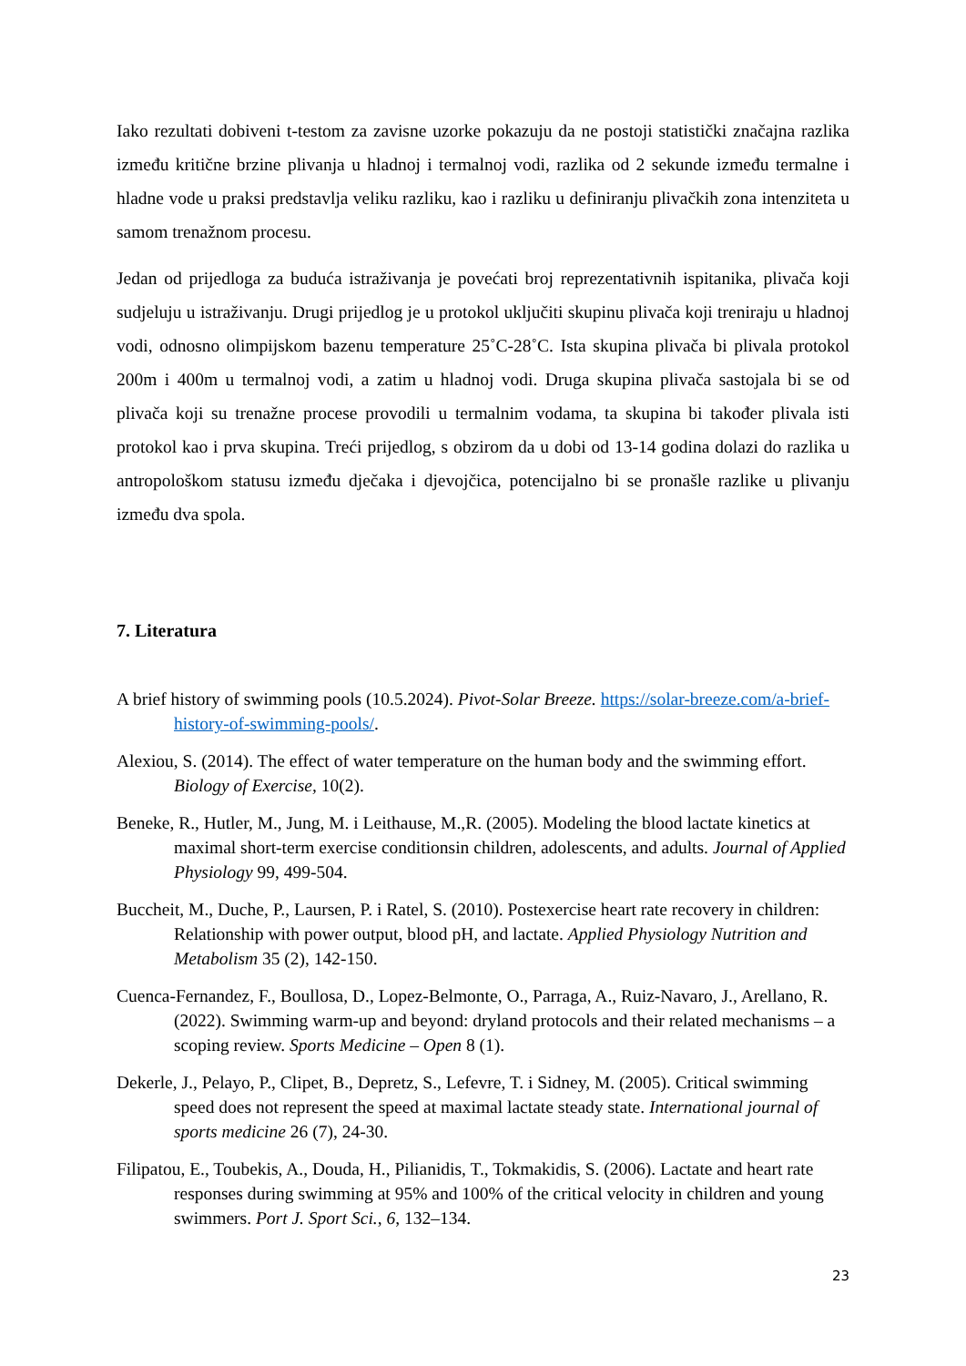Iako rezultati dobiveni t-testom za zavisne uzorke pokazuju da ne postoji statistički značajna razlika između kritične brzine plivanja u hladnoj i termalnoj vodi, razlika od 2 sekunde između termalne i hladne vode u praksi predstavlja veliku razliku, kao i razliku u definiranju plivačkih zona intenziteta u samom trenažnom procesu.
Jedan od prijedloga za buduća istraživanja je povećati broj reprezentativnih ispitanika, plivača koji sudjeluju u istraživanju. Drugi prijedlog je u protokol uključiti skupinu plivača koji treniraju u hladnoj vodi, odnosno olimpijskom bazenu temperature 25˚C-28˚C. Ista skupina plivača bi plivala protokol 200m i 400m u termalnoj vodi, a zatim u hladnoj vodi. Druga skupina plivača sastojala bi se od plivača koji su trenažne procese provodili u termalnim vodama, ta skupina bi također plivala isti protokol kao i prva skupina. Treći prijedlog, s obzirom da u dobi od 13-14 godina dolazi do razlika u antropološkom statusu između dječaka i djevojčica, potencijalno bi se pronašle razlike u plivanju između dva spola.
7. Literatura
A brief history of swimming pools (10.5.2024). Pivot-Solar Breeze. https://solar-breeze.com/a-brief-history-of-swimming-pools/.
Alexiou, S. (2014). The effect of water temperature on the human body and the swimming effort. Biology of Exercise, 10(2).
Beneke, R., Hutler, M., Jung, M. i Leithause, M.,R. (2005). Modeling the blood lactate kinetics at maximal short-term exercise conditionsin children, adolescents, and adults. Journal of Applied Physiology 99, 499-504.
Buccheit, M., Duche, P., Laursen, P. i Ratel, S. (2010). Postexercise heart rate recovery in children: Relationship with power output, blood pH, and lactate. Applied Physiology Nutrition and Metabolism 35 (2), 142-150.
Cuenca-Fernandez, F., Boullosa, D., Lopez-Belmonte, O., Parraga, A., Ruiz-Navaro, J., Arellano, R. (2022). Swimming warm-up and beyond: dryland protocols and their related mechanisms – a scoping review. Sports Medicine – Open 8 (1).
Dekerle, J., Pelayo, P., Clipet, B., Depretz, S., Lefevre, T. i Sidney, M. (2005). Critical swimming speed does not represent the speed at maximal lactate steady state. International journal of sports medicine 26 (7), 24-30.
Filipatou, E., Toubekis, A., Douda, H., Pilianidis, T., Tokmakidis, S. (2006). Lactate and heart rate responses during swimming at 95% and 100% of the critical velocity in children and young swimmers. Port J. Sport Sci., 6, 132–134.
23